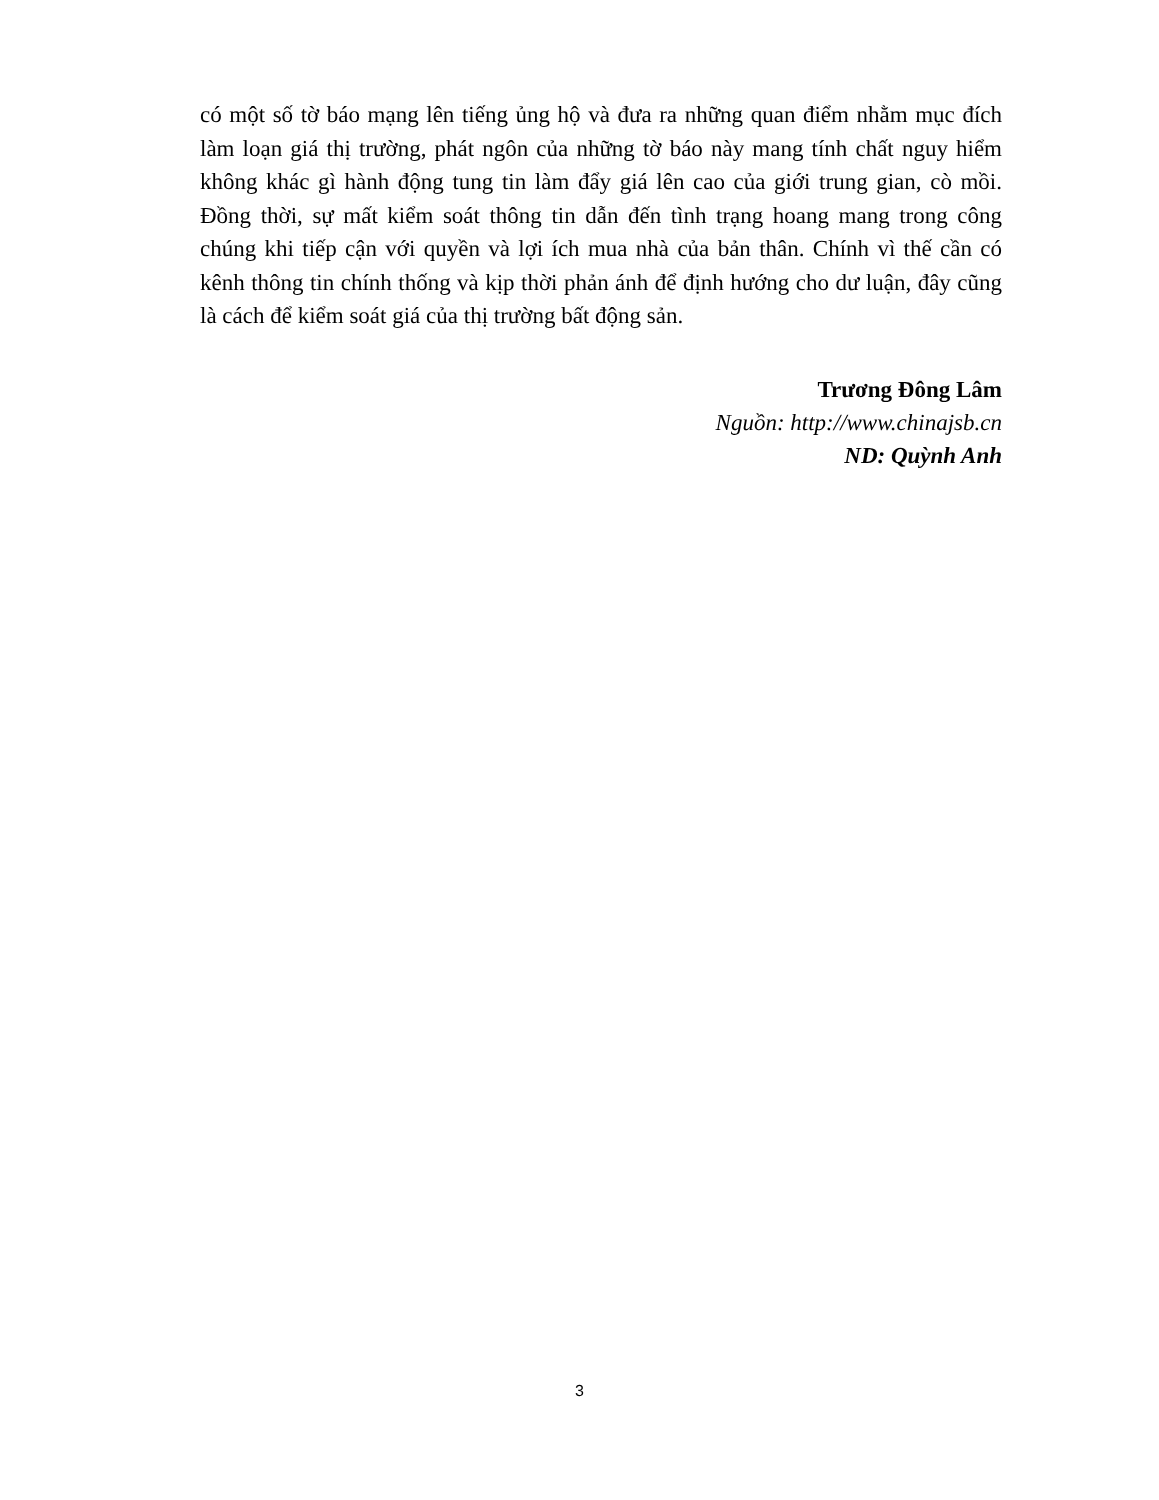có một số tờ báo mạng lên tiếng ủng hộ và đưa ra những quan điểm nhằm mục đích làm loạn giá thị trường, phát ngôn của những tờ báo này mang tính chất nguy hiểm không khác gì hành động tung tin làm đẩy giá lên cao của giới trung gian, cò mồi. Đồng thời, sự mất kiểm soát thông tin dẫn đến tình trạng hoang mang trong công chúng khi tiếp cận với quyền và lợi ích mua nhà của bản thân. Chính vì thế cần có kênh thông tin chính thống và kịp thời phản ánh để định hướng cho dư luận, đây cũng là cách để kiểm soát giá của thị trường bất động sản.
Trương Đông Lâm
Nguồn: http://www.chinajsb.cn
ND: Quỳnh Anh
3